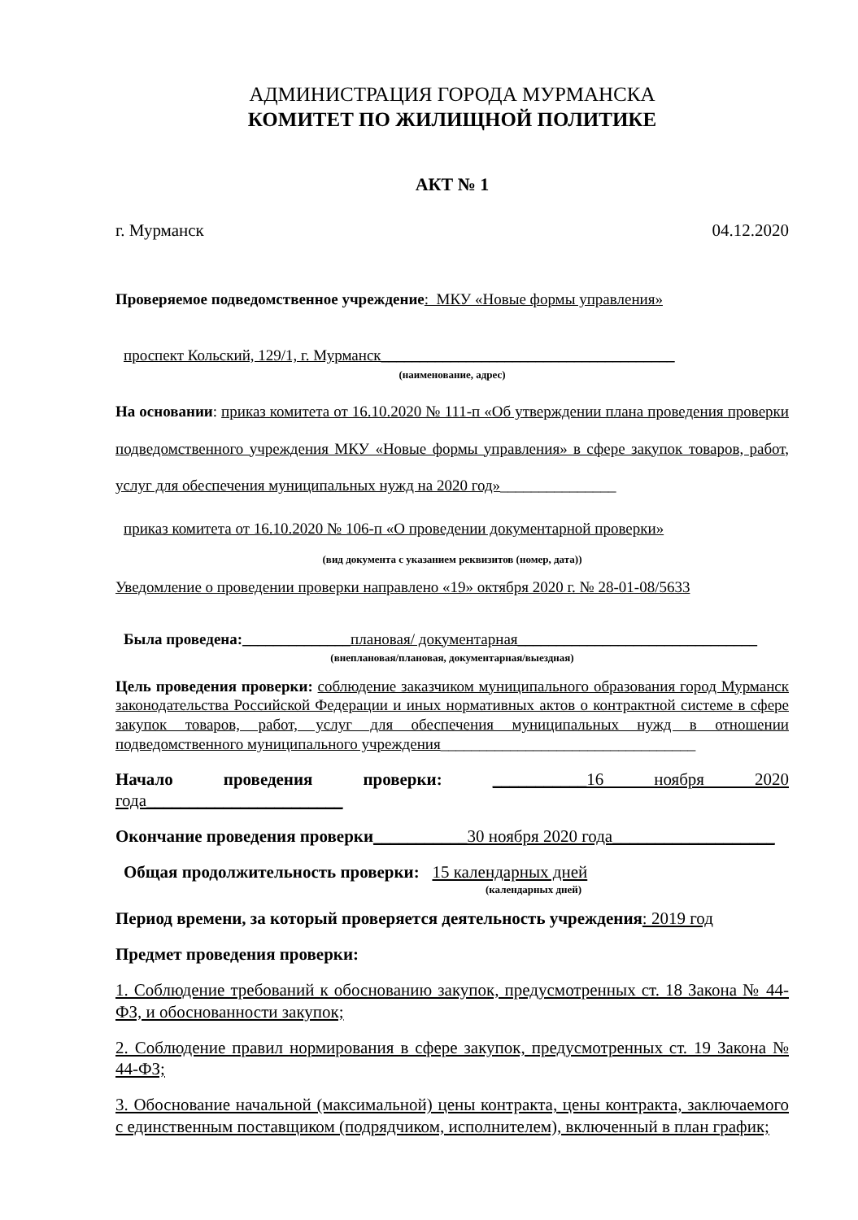АДМИНИСТРАЦИЯ ГОРОДА МУРМАНСКА
КОМИТЕТ ПО ЖИЛИЩНОЙ ПОЛИТИКЕ
АКТ № 1
г. Мурманск 04.12.2020
Проверяемое подведомственное учреждение: МКУ «Новые формы управления»
проспект Кольский, 129/1, г. Мурманск______________________________________
(наименование, адрес)
На основании: приказ комитета от 16.10.2020 № 111-п «Об утверждении плана проведения проверки подведомственного учреждения МКУ «Новые формы управления» в сфере закупок товаров, работ, услуг для обеспечения муниципальных нужд на 2020 год»_______________
приказ комитета от 16.10.2020 № 106-п «О проведении документарной проверки»
(вид документа с указанием реквизитов (номер, дата))
Уведомление о проведении проверки направлено «19» октября 2020 г. № 28-01-08/5633
Была проведена:______________плановая/ документарная_______________________________
(внеплановая/плановая, документарная/выездная)
Цель проведения проверки: соблюдение заказчиком муниципального образования город Мурманск законодательства Российской Федерации и иных нормативных актов о контрактной системе в сфере закупок товаров, работ, услуг для обеспечения муниципальных нужд в отношении подведомственного муниципального учреждения_________________________________
Начало проведения проверки: ___________16 ноября 2020 года_______________________
Окончание проведения проверки___________30 ноября 2020 года___________________
Общая продолжительность проверки: 15 календарных дней
(календарных дней)
Период времени, за который проверяется деятельность учреждения: 2019 год
Предмет проведения проверки:
1. Соблюдение требований к обоснованию закупок, предусмотренных ст. 18 Закона № 44-ФЗ, и обоснованности закупок;
2. Соблюдение правил нормирования в сфере закупок, предусмотренных ст. 19 Закона № 44-ФЗ;
3. Обоснование начальной (максимальной) цены контракта, цены контракта, заключаемого с единственным поставщиком (подрядчиком, исполнителем), включенный в план график;